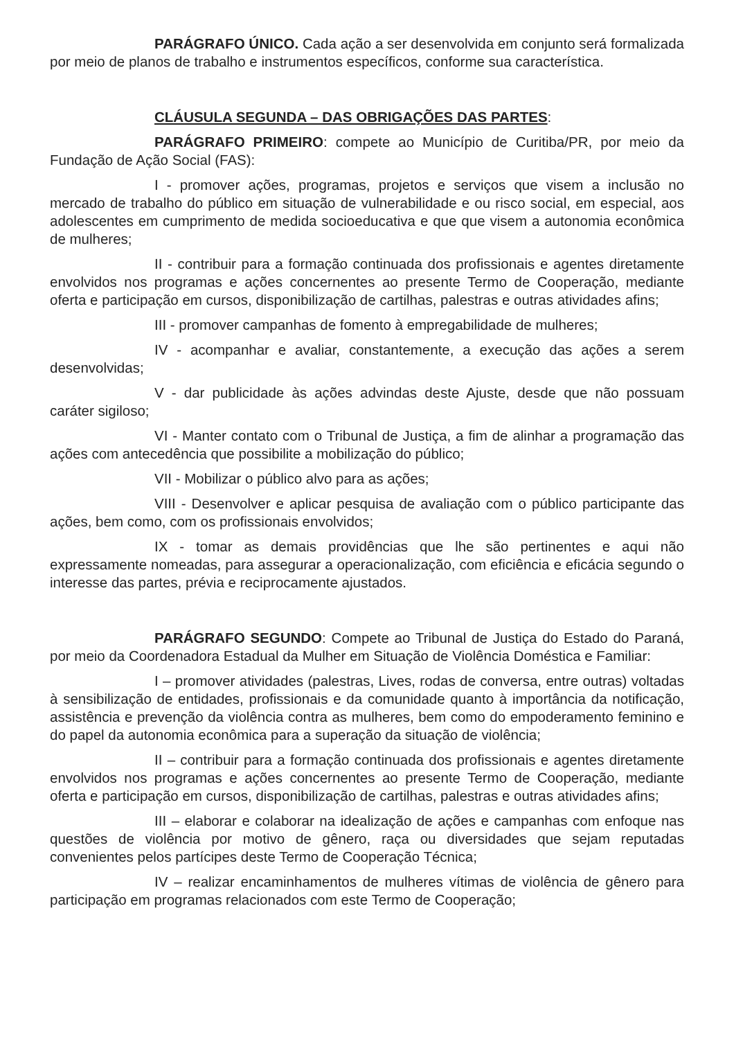PARÁGRAFO ÚNICO. Cada ação a ser desenvolvida em conjunto será formalizada por meio de planos de trabalho e instrumentos específicos, conforme sua característica.
CLÁUSULA SEGUNDA – DAS OBRIGAÇÕES DAS PARTES:
PARÁGRAFO PRIMEIRO: compete ao Município de Curitiba/PR, por meio da Fundação de Ação Social (FAS):
I - promover ações, programas, projetos e serviços que visem a inclusão no mercado de trabalho do público em situação de vulnerabilidade e ou risco social, em especial, aos adolescentes em cumprimento de medida socioeducativa e que que visem a autonomia econômica de mulheres;
II - contribuir para a formação continuada dos profissionais e agentes diretamente envolvidos nos programas e ações concernentes ao presente Termo de Cooperação, mediante oferta e participação em cursos, disponibilização de cartilhas, palestras e outras atividades afins;
III - promover campanhas de fomento à empregabilidade de mulheres;
IV - acompanhar e avaliar, constantemente, a execução das ações a serem desenvolvidas;
V - dar publicidade às ações advindas deste Ajuste, desde que não possuam caráter sigiloso;
VI - Manter contato com o Tribunal de Justiça, a fim de alinhar a programação das ações com antecedência que possibilite a mobilização do público;
VII - Mobilizar o público alvo para as ações;
VIII - Desenvolver e aplicar pesquisa de avaliação com o público participante das ações, bem como, com os profissionais envolvidos;
IX - tomar as demais providências que lhe são pertinentes e aqui não expressamente nomeadas, para assegurar a operacionalização, com eficiência e eficácia segundo o interesse das partes, prévia e reciprocamente ajustados.
PARÁGRAFO SEGUNDO: Compete ao Tribunal de Justiça do Estado do Paraná, por meio da Coordenadora Estadual da Mulher em Situação de Violência Doméstica e Familiar:
I – promover atividades (palestras, Lives, rodas de conversa, entre outras) voltadas à sensibilização de entidades, profissionais e da comunidade quanto à importância da notificação, assistência e prevenção da violência contra as mulheres, bem como do empoderamento feminino e do papel da autonomia econômica para a superação da situação de violência;
II – contribuir para a formação continuada dos profissionais e agentes diretamente envolvidos nos programas e ações concernentes ao presente Termo de Cooperação, mediante oferta e participação em cursos, disponibilização de cartilhas, palestras e outras atividades afins;
III – elaborar e colaborar na idealização de ações e campanhas com enfoque nas questões de violência por motivo de gênero, raça ou diversidades que sejam reputadas convenientes pelos partícipes deste Termo de Cooperação Técnica;
IV – realizar encaminhamentos de mulheres vítimas de violência de gênero para participação em programas relacionados com este Termo de Cooperação;